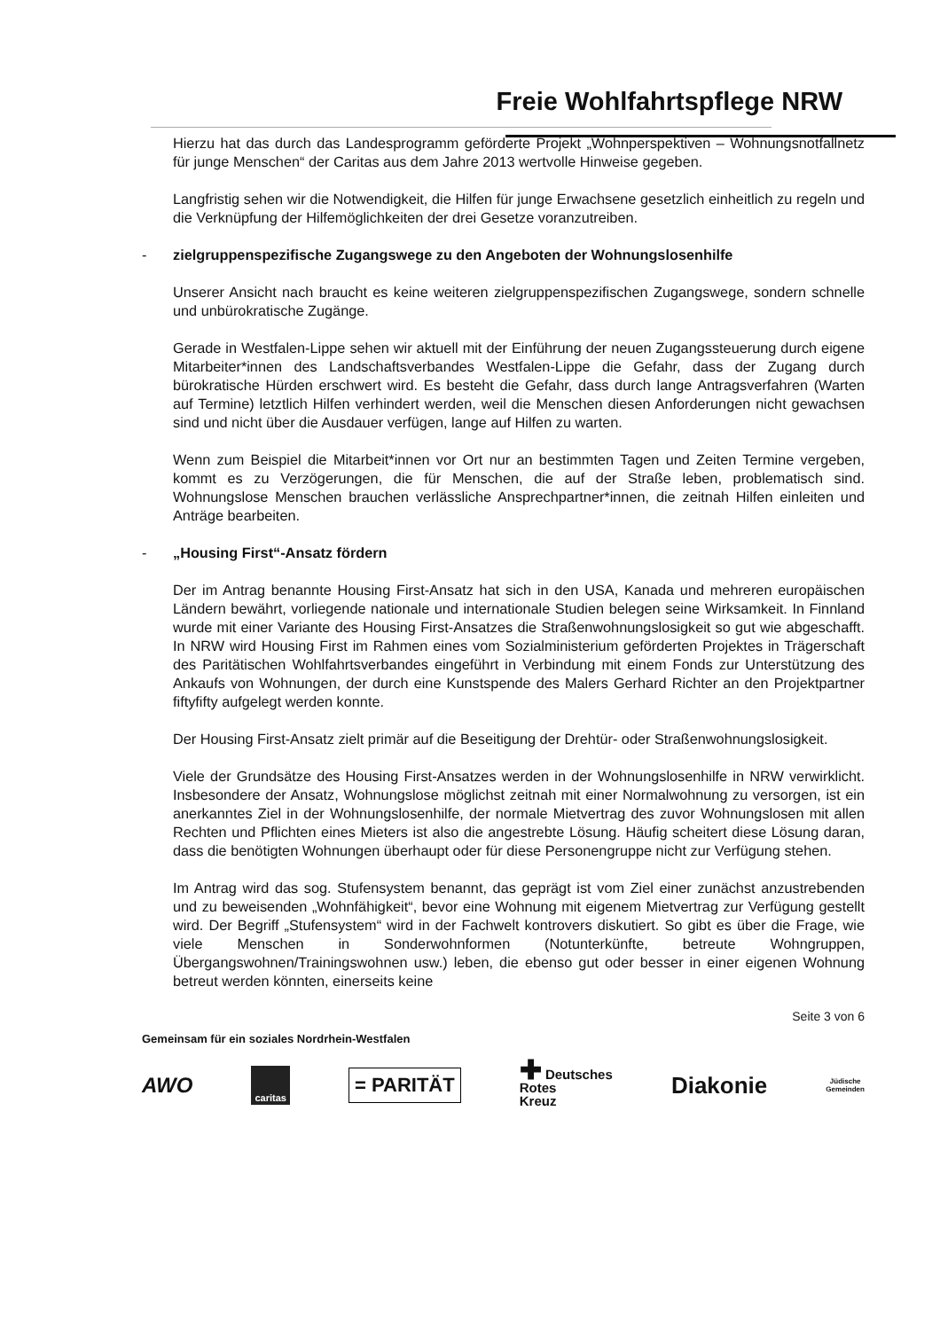Freie Wohlfahrtspflege NRW
Hierzu hat das durch das Landesprogramm geförderte Projekt „Wohnperspektiven – Wohnungsnotfallnetz für junge Menschen“ der Caritas aus dem Jahre 2013 wertvolle Hinweise gegeben.
Langfristig sehen wir die Notwendigkeit, die Hilfen für junge Erwachsene gesetzlich einheitlich zu regeln und die Verknüpfung der Hilfemöglichkeiten der drei Gesetze voranzutreiben.
- zielgruppenspezifische Zugangswege zu den Angeboten der Wohnungslosenhilfe
Unserer Ansicht nach braucht es keine weiteren zielgruppenspezifischen Zugangswege, sondern schnelle und unbürokratische Zugänge.
Gerade in Westfalen-Lippe sehen wir aktuell mit der Einführung der neuen Zugangssteuerung durch eigene Mitarbeiter*innen des Landschaftsverbandes Westfalen-Lippe die Gefahr, dass der Zugang durch bürokratische Hürden erschwert wird. Es besteht die Gefahr, dass durch lange Antragsverfahren (Warten auf Termine) letztlich Hilfen verhindert werden, weil die Menschen diesen Anforderungen nicht gewachsen sind und nicht über die Ausdauer verfügen, lange auf Hilfen zu warten.
Wenn zum Beispiel die Mitarbeit*innen vor Ort nur an bestimmten Tagen und Zeiten Termine vergeben, kommt es zu Verzögerungen, die für Menschen, die auf der Straße leben, problematisch sind. Wohnungslose Menschen brauchen verlässliche Ansprechpartner*innen, die zeitnah Hilfen einleiten und Anträge bearbeiten.
- „Housing First“-Ansatz fördern
Der im Antrag benannte Housing First-Ansatz hat sich in den USA, Kanada und mehreren europäischen Ländern bewährt, vorliegende nationale und internationale Studien belegen seine Wirksamkeit. In Finnland wurde mit einer Variante des Housing First-Ansatzes die Straßenwohnungslosigkeit so gut wie abgeschafft. In NRW wird Housing First im Rahmen eines vom Sozialministerium geförderten Projektes in Trägerschaft des Paritätischen Wohlfahrtsverbandes eingeführt in Verbindung mit einem Fonds zur Unterstützung des Ankaufs von Wohnungen, der durch eine Kunstspende des Malers Gerhard Richter an den Projektpartner fiftyfifty aufgelegt werden konnte.
Der Housing First-Ansatz zielt primär auf die Beseitigung der Drehtür- oder Straßenwohnungslosigkeit.
Viele der Grundsätze des Housing First-Ansatzes werden in der Wohnungslosenhilfe in NRW verwirklicht. Insbesondere der Ansatz, Wohnungslose möglichst zeitnah mit einer Normalwohnung zu versorgen, ist ein anerkanntes Ziel in der Wohnungslosenhilfe, der normale Mietvertrag des zuvor Wohnungslosen mit allen Rechten und Pflichten eines Mieters ist also die angestrebte Lösung. Häufig scheitert diese Lösung daran, dass die benötigten Wohnungen überhaupt oder für diese Personengruppe nicht zur Verfügung stehen.
Im Antrag wird das sog. Stufensystem benannt, das geprägt ist vom Ziel einer zunächst anzustrebenden und zu beweisenden „Wohnfähigkeit“, bevor eine Wohnung mit eigenem Mietvertrag zur Verfügung gestellt wird. Der Begriff „Stufensystem“ wird in der Fachwelt kontrovers diskutiert. So gibt es über die Frage, wie viele Menschen in Sonderwohnformen (Notunterkünfte, betreute Wohngruppen, Übergangswohnen/Trainingswohnen usw.) leben, die ebenso gut oder besser in einer eigenen Wohnung betreut werden könnten, einerseits keine
Seite 3 von 6
Gemeinsam für ein soziales Nordrhein-Westfalen
AWO caritas = PARITÄT ✚ Deutsches
Rotes
Kreuz Diakonie Jüdische
Gemeinden